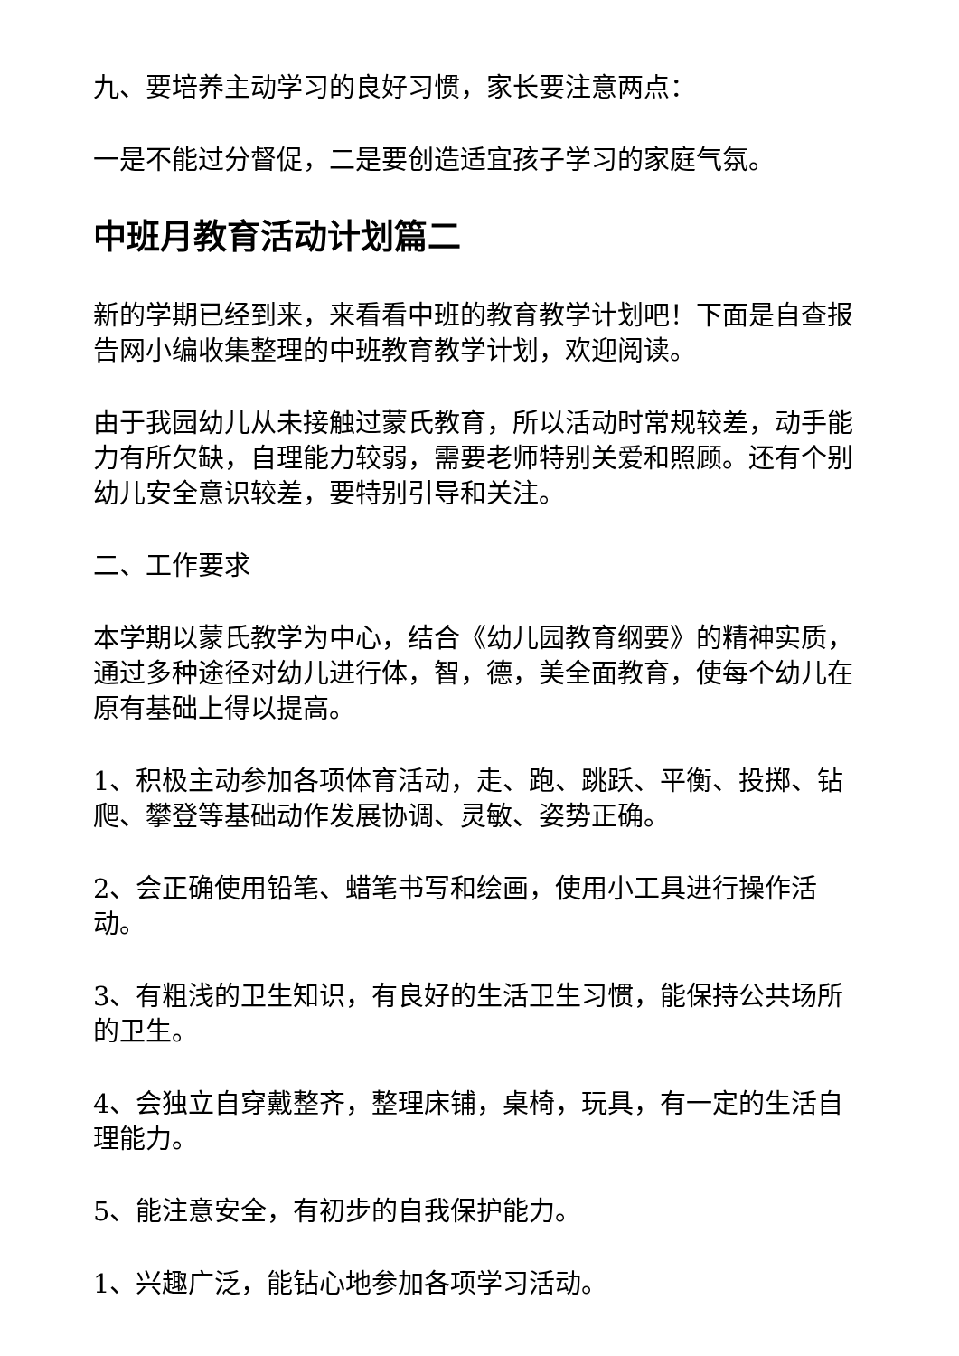九、要培养主动学习的良好习惯，家长要注意两点：
一是不能过分督促，二是要创造适宜孩子学习的家庭气氛。
中班月教育活动计划篇二
新的学期已经到来，来看看中班的教育教学计划吧！下面是自查报告网小编收集整理的中班教育教学计划，欢迎阅读。
由于我园幼儿从未接触过蒙氏教育，所以活动时常规较差，动手能力有所欠缺，自理能力较弱，需要老师特别关爱和照顾。还有个别幼儿安全意识较差，要特别引导和关注。
二、工作要求
本学期以蒙氏教学为中心，结合《幼儿园教育纲要》的精神实质，通过多种途径对幼儿进行体，智，德，美全面教育，使每个幼儿在原有基础上得以提高。
1、积极主动参加各项体育活动，走、跑、跳跃、平衡、投掷、钻爬、攀登等基础动作发展协调、灵敏、姿势正确。
2、会正确使用铅笔、蜡笔书写和绘画，使用小工具进行操作活动。
3、有粗浅的卫生知识，有良好的生活卫生习惯，能保持公共场所的卫生。
4、会独立自穿戴整齐，整理床铺，桌椅，玩具，有一定的生活自理能力。
5、能注意安全，有初步的自我保护能力。
1、兴趣广泛，能钻心地参加各项学习活动。